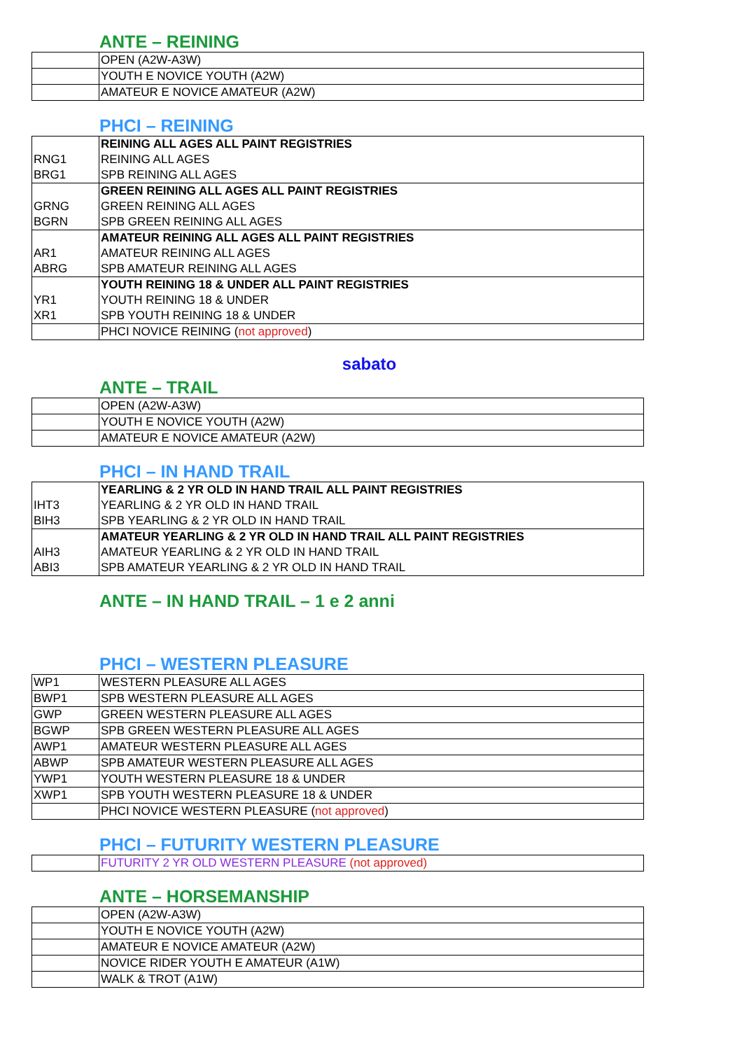ANTE – REINING
| | OPEN (A2W-A3W) |
| | YOUTH E NOVICE YOUTH (A2W) |
| | AMATEUR E NOVICE AMATEUR (A2W) |
PHCI – REINING
| | REINING ALL AGES ALL PAINT REGISTRIES |
| RNG1 | REINING ALL AGES |
| BRG1 | SPB REINING ALL AGES |
| | GREEN REINING ALL AGES ALL PAINT REGISTRIES |
| GRNG | GREEN REINING ALL AGES |
| BGRN | SPB GREEN REINING ALL AGES |
| | AMATEUR REINING ALL AGES ALL PAINT REGISTRIES |
| AR1 | AMATEUR REINING ALL AGES |
| ABRG | SPB AMATEUR REINING ALL AGES |
| | YOUTH REINING 18 & UNDER ALL PAINT REGISTRIES |
| YR1 | YOUTH REINING 18 & UNDER |
| XR1 | SPB YOUTH REINING 18 & UNDER |
| | PHCI NOVICE REINING ( not approved ) |
sabato
ANTE – TRAIL
| | OPEN (A2W-A3W) |
| | YOUTH E NOVICE YOUTH (A2W) |
| | AMATEUR E NOVICE AMATEUR (A2W) |
PHCI – IN HAND TRAIL
| | YEARLING & 2 YR OLD IN HAND TRAIL ALL PAINT REGISTRIES |
| IHT3 | YEARLING & 2 YR OLD IN HAND TRAIL |
| BIH3 | SPB YEARLING & 2 YR OLD IN HAND TRAIL |
| | AMATEUR YEARLING & 2 YR OLD IN HAND TRAIL ALL PAINT REGISTRIES |
| AIH3 | AMATEUR YEARLING & 2 YR OLD IN HAND TRAIL |
| ABI3 | SPB AMATEUR YEARLING & 2 YR OLD IN HAND TRAIL |
ANTE – IN HAND TRAIL – 1 e 2 anni
PHCI – WESTERN PLEASURE
| WP1 | WESTERN PLEASURE ALL AGES |
| BWP1 | SPB WESTERN PLEASURE ALL AGES |
| GWP | GREEN WESTERN PLEASURE ALL AGES |
| BGWP | SPB GREEN WESTERN PLEASURE ALL AGES |
| AWP1 | AMATEUR WESTERN PLEASURE ALL AGES |
| ABWP | SPB AMATEUR WESTERN PLEASURE ALL AGES |
| YWP1 | YOUTH WESTERN PLEASURE 18 & UNDER |
| XWP1 | SPB YOUTH WESTERN PLEASURE 18 & UNDER |
| | PHCI NOVICE WESTERN PLEASURE ( not approved ) |
PHCI – FUTURITY WESTERN PLEASURE
| | FUTURITY 2 YR OLD WESTERN PLEASURE (not approved) |
ANTE – HORSEMANSHIP
| | OPEN (A2W-A3W) |
| | YOUTH E NOVICE YOUTH (A2W) |
| | AMATEUR E NOVICE AMATEUR (A2W) |
| | NOVICE RIDER YOUTH E AMATEUR (A1W) |
| | WALK & TROT (A1W) |